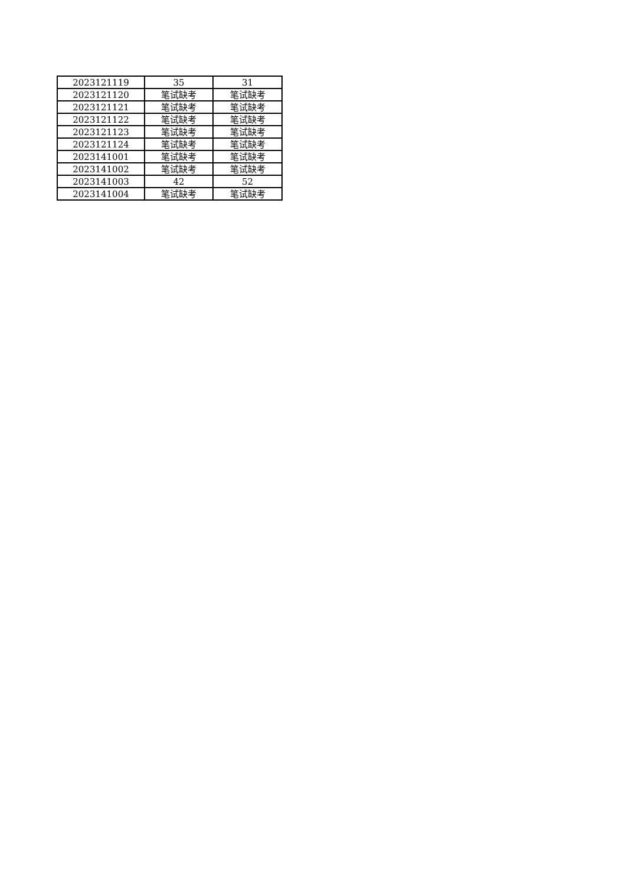| 2023121119 | 35 | 31 |
| 2023121120 | 笔试缺考 | 笔试缺考 |
| 2023121121 | 笔试缺考 | 笔试缺考 |
| 2023121122 | 笔试缺考 | 笔试缺考 |
| 2023121123 | 笔试缺考 | 笔试缺考 |
| 2023121124 | 笔试缺考 | 笔试缺考 |
| 2023141001 | 笔试缺考 | 笔试缺考 |
| 2023141002 | 笔试缺考 | 笔试缺考 |
| 2023141003 | 42 | 52 |
| 2023141004 | 笔试缺考 | 笔试缺考 |